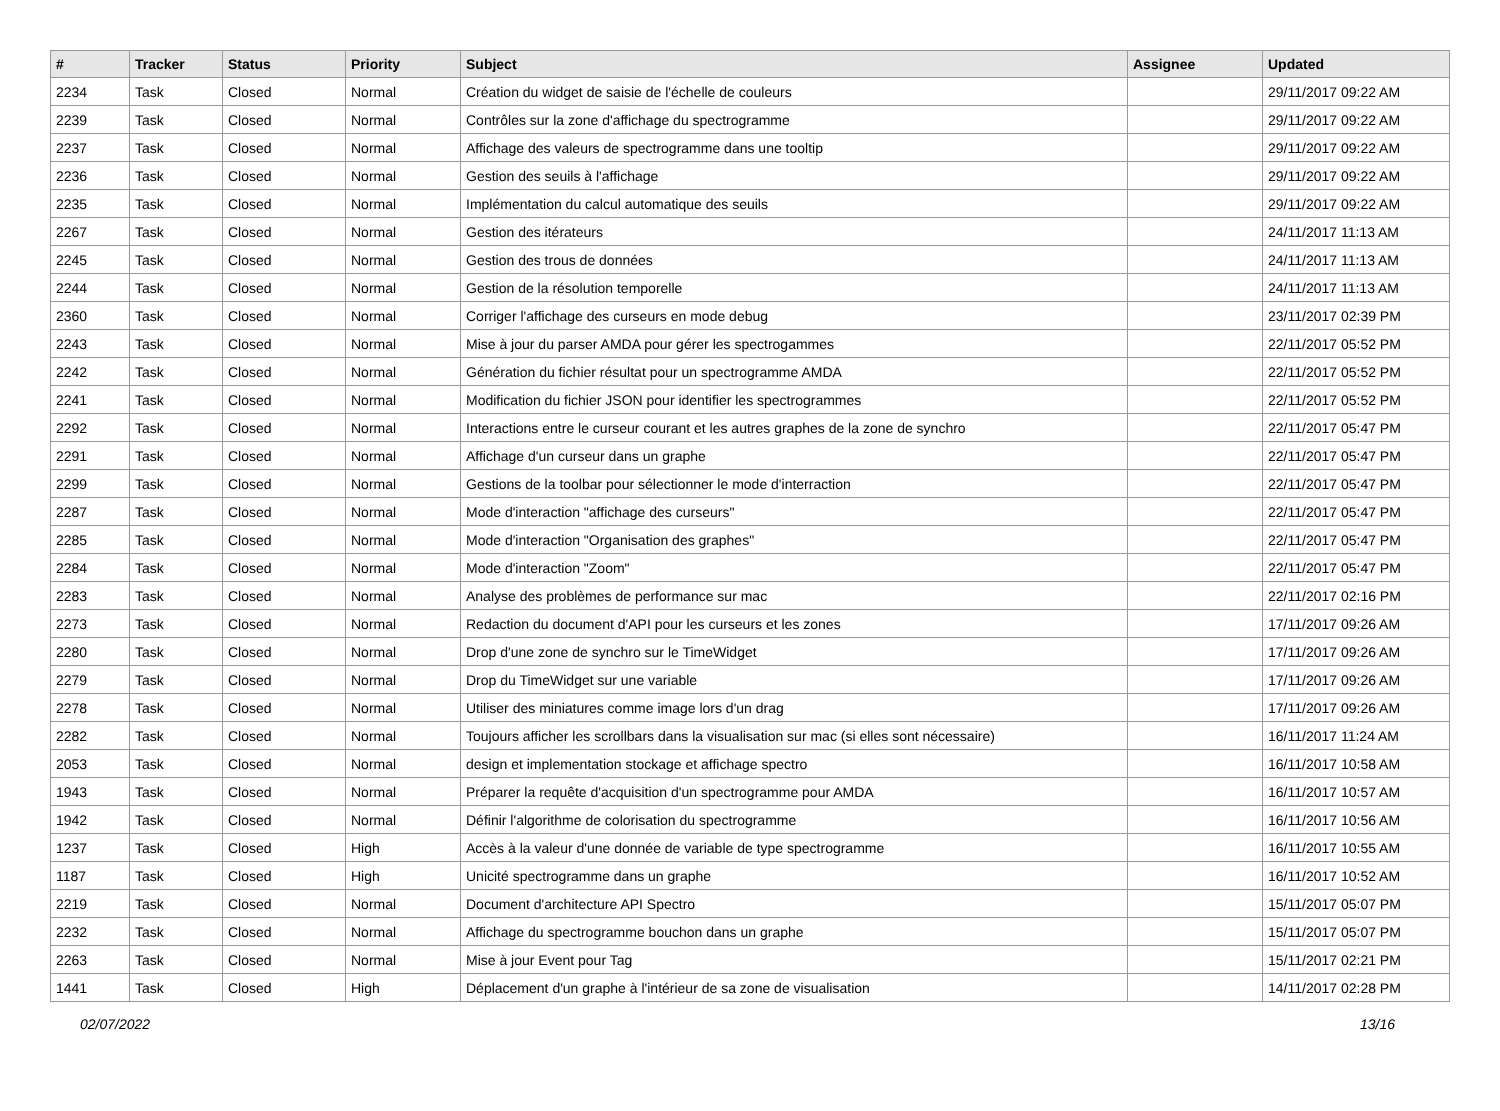| # | Tracker | Status | Priority | Subject | Assignee | Updated |
| --- | --- | --- | --- | --- | --- | --- |
| 2234 | Task | Closed | Normal | Création du widget de saisie de l'échelle de couleurs | | 29/11/2017 09:22 AM |
| 2239 | Task | Closed | Normal | Contrôles sur la zone d'affichage du spectrogramme | | 29/11/2017 09:22 AM |
| 2237 | Task | Closed | Normal | Affichage des valeurs de spectrogramme dans une tooltip | | 29/11/2017 09:22 AM |
| 2236 | Task | Closed | Normal | Gestion des seuils à l'affichage | | 29/11/2017 09:22 AM |
| 2235 | Task | Closed | Normal | Implémentation du calcul automatique des seuils | | 29/11/2017 09:22 AM |
| 2267 | Task | Closed | Normal | Gestion des itérateurs | | 24/11/2017 11:13 AM |
| 2245 | Task | Closed | Normal | Gestion des trous de données | | 24/11/2017 11:13 AM |
| 2244 | Task | Closed | Normal | Gestion de la résolution temporelle | | 24/11/2017 11:13 AM |
| 2360 | Task | Closed | Normal | Corriger l'affichage des curseurs en mode debug | | 23/11/2017 02:39 PM |
| 2243 | Task | Closed | Normal | Mise à jour du parser AMDA pour gérer les spectrogammes | | 22/11/2017 05:52 PM |
| 2242 | Task | Closed | Normal | Génération du fichier résultat pour un spectrogramme AMDA | | 22/11/2017 05:52 PM |
| 2241 | Task | Closed | Normal | Modification du fichier JSON pour identifier les spectrogrammes | | 22/11/2017 05:52 PM |
| 2292 | Task | Closed | Normal | Interactions entre le curseur courant et les autres graphes de la zone de synchro | | 22/11/2017 05:47 PM |
| 2291 | Task | Closed | Normal | Affichage d'un curseur dans un graphe | | 22/11/2017 05:47 PM |
| 2299 | Task | Closed | Normal | Gestions de la toolbar pour sélectionner le mode d'interraction | | 22/11/2017 05:47 PM |
| 2287 | Task | Closed | Normal | Mode d'interaction "affichage des curseurs" | | 22/11/2017 05:47 PM |
| 2285 | Task | Closed | Normal | Mode d'interaction "Organisation des graphes" | | 22/11/2017 05:47 PM |
| 2284 | Task | Closed | Normal | Mode d'interaction "Zoom" | | 22/11/2017 05:47 PM |
| 2283 | Task | Closed | Normal | Analyse des problèmes de performance sur mac | | 22/11/2017 02:16 PM |
| 2273 | Task | Closed | Normal | Redaction du document d'API pour les curseurs et les zones | | 17/11/2017 09:26 AM |
| 2280 | Task | Closed | Normal | Drop d'une zone de synchro sur le TimeWidget | | 17/11/2017 09:26 AM |
| 2279 | Task | Closed | Normal | Drop du TimeWidget sur une variable | | 17/11/2017 09:26 AM |
| 2278 | Task | Closed | Normal | Utiliser des miniatures comme image lors d'un drag | | 17/11/2017 09:26 AM |
| 2282 | Task | Closed | Normal | Toujours afficher les scrollbars dans la visualisation sur mac (si elles sont nécessaire) | | 16/11/2017 11:24 AM |
| 2053 | Task | Closed | Normal | design et implementation stockage et affichage spectro | | 16/11/2017 10:58 AM |
| 1943 | Task | Closed | Normal | Préparer la requête d'acquisition d'un spectrogramme pour AMDA | | 16/11/2017 10:57 AM |
| 1942 | Task | Closed | Normal | Définir l'algorithme de colorisation du spectrogramme | | 16/11/2017 10:56 AM |
| 1237 | Task | Closed | High | Accès à la valeur d'une donnée de variable de type spectrogramme | | 16/11/2017 10:55 AM |
| 1187 | Task | Closed | High | Unicité spectrogramme dans un graphe | | 16/11/2017 10:52 AM |
| 2219 | Task | Closed | Normal | Document d'architecture API Spectro | | 15/11/2017 05:07 PM |
| 2232 | Task | Closed | Normal | Affichage du spectrogramme bouchon dans un graphe | | 15/11/2017 05:07 PM |
| 2263 | Task | Closed | Normal | Mise à jour Event pour Tag | | 15/11/2017 02:21 PM |
| 1441 | Task | Closed | High | Déplacement d'un graphe à l'intérieur de sa zone de visualisation | | 14/11/2017 02:28 PM |
02/07/2022 13/16